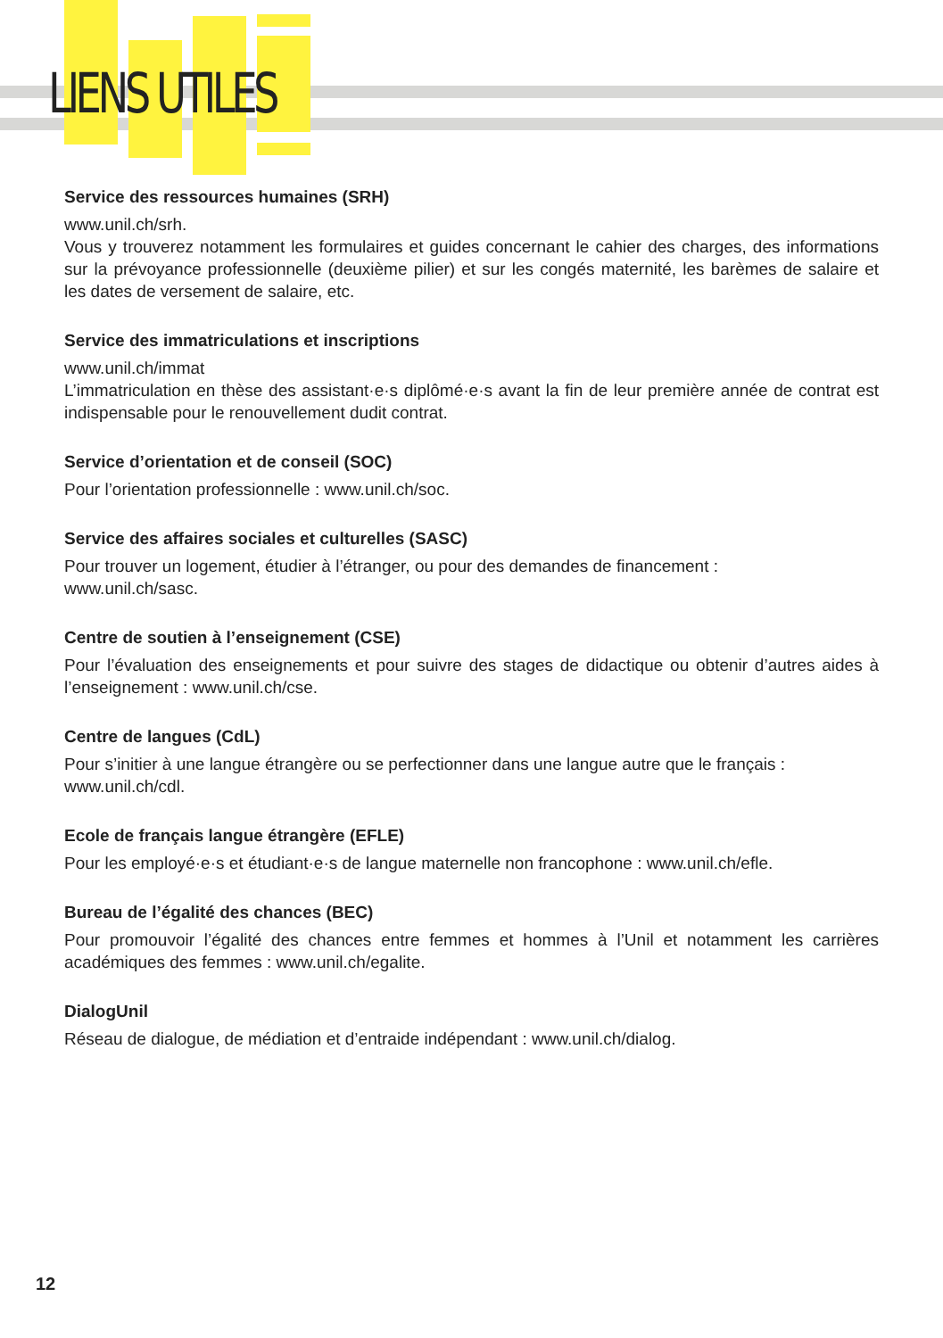LIENS UTILES
Service des ressources humaines (SRH)
www.unil.ch/srh.
Vous y trouverez notamment les formulaires et guides concernant le cahier des charges, des informations sur la prévoyance professionnelle (deuxième pilier) et sur les congés maternité, les barèmes de salaire et les dates de versement de salaire, etc.
Service des immatriculations et inscriptions
www.unil.ch/immat
L’immatriculation en thèse des assistant·e·s diplômé·e·s avant la fin de leur première année de contrat est indispensable pour le renouvellement dudit contrat.
Service d’orientation et de conseil (SOC)
Pour l’orientation professionnelle : www.unil.ch/soc.
Service des affaires sociales et culturelles (SASC)
Pour trouver un logement, étudier à l’étranger, ou pour des demandes de financement :
www.unil.ch/sasc.
Centre de soutien à l’enseignement (CSE)
Pour l’évaluation des enseignements et pour suivre des stages de didactique ou obtenir d’autres aides à l’enseignement : www.unil.ch/cse.
Centre de langues (CdL)
Pour s’initier à une langue étrangère ou se perfectionner dans une langue autre que le français :
www.unil.ch/cdl.
Ecole de français langue étrangère (EFLE)
Pour les employé·e·s et étudiant·e·s de langue maternelle non francophone : www.unil.ch/efle.
Bureau de l’égalité des chances (BEC)
Pour promouvoir l’égalité des chances entre femmes et hommes à l’Unil et notamment les carrières académiques des femmes : www.unil.ch/egalite.
DialogUnil
Réseau de dialogue, de médiation et d’entraide indépendant : www.unil.ch/dialog.
12